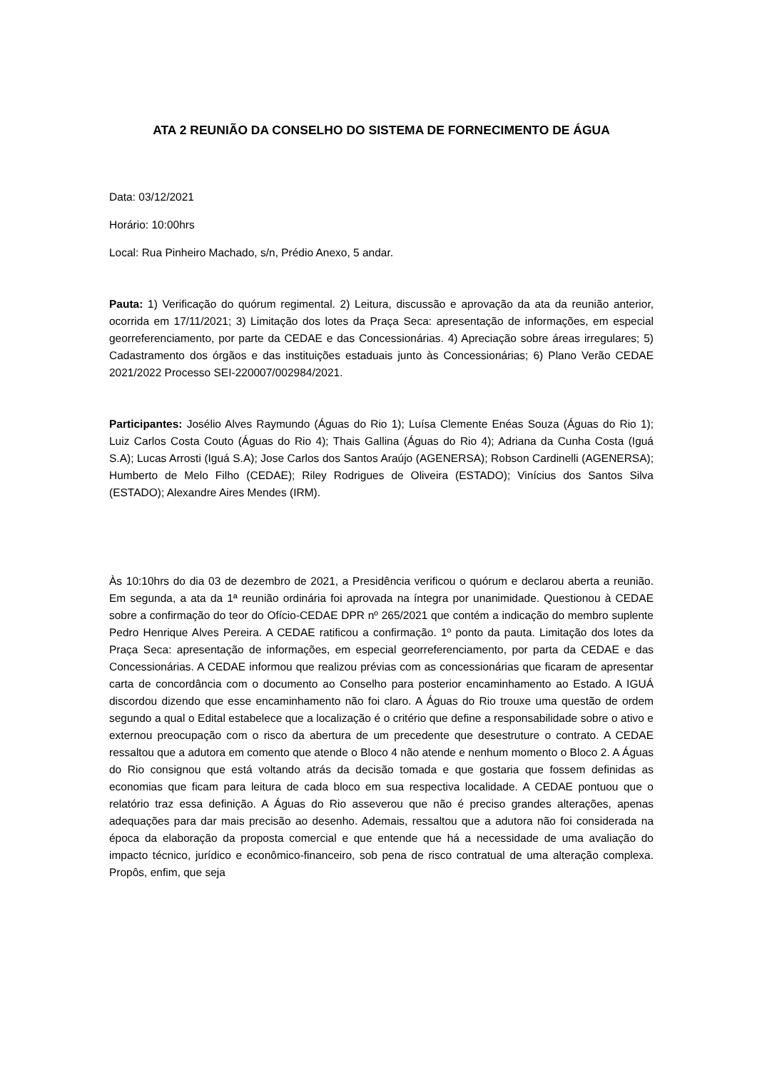ATA 2 REUNIÃO DA CONSELHO DO SISTEMA DE FORNECIMENTO DE ÁGUA
Data: 03/12/2021
Horário: 10:00hrs
Local: Rua Pinheiro Machado, s/n, Prédio Anexo, 5 andar.
Pauta: 1) Verificação do quórum regimental. 2) Leitura, discussão e aprovação da ata da reunião anterior, ocorrida em 17/11/2021; 3) Limitação dos lotes da Praça Seca: apresentação de informações, em especial georreferenciamento, por parte da CEDAE e das Concessionárias. 4) Apreciação sobre áreas irregulares; 5) Cadastramento dos órgãos e das instituições estaduais junto às Concessionárias; 6) Plano Verão CEDAE 2021/2022 Processo SEI-220007/002984/2021.
Participantes: Josélio Alves Raymundo (Águas do Rio 1); Luísa Clemente Enéas Souza (Águas do Rio 1); Luiz Carlos Costa Couto (Águas do Rio 4); Thais Gallina (Águas do Rio 4); Adriana da Cunha Costa (Iguá S.A); Lucas Arrosti (Iguá S.A); Jose Carlos dos Santos Araújo (AGENERSA); Robson Cardinelli (AGENERSA); Humberto de Melo Filho (CEDAE); Riley Rodrigues de Oliveira (ESTADO); Vinícius dos Santos Silva (ESTADO); Alexandre Aires Mendes (IRM).
Às 10:10hrs do dia 03 de dezembro de 2021, a Presidência verificou o quórum e declarou aberta a reunião. Em segunda, a ata da 1ª reunião ordinária foi aprovada na íntegra por unanimidade. Questionou à CEDAE sobre a confirmação do teor do Ofício-CEDAE DPR nº 265/2021 que contém a indicação do membro suplente Pedro Henrique Alves Pereira. A CEDAE ratificou a confirmação. 1º ponto da pauta. Limitação dos lotes da Praça Seca: apresentação de informações, em especial georreferenciamento, por parta da CEDAE e das Concessionárias. A CEDAE informou que realizou prévias com as concessionárias que ficaram de apresentar carta de concordância com o documento ao Conselho para posterior encaminhamento ao Estado. A IGUÁ discordou dizendo que esse encaminhamento não foi claro. A Águas do Rio trouxe uma questão de ordem segundo a qual o Edital estabelece que a localização é o critério que define a responsabilidade sobre o ativo e externou preocupação com o risco da abertura de um precedente que desestruture o contrato. A CEDAE ressaltou que a adutora em comento que atende o Bloco 4 não atende e nenhum momento o Bloco 2. A Águas do Rio consignou que está voltando atrás da decisão tomada e que gostaria que fossem definidas as economias que ficam para leitura de cada bloco em sua respectiva localidade. A CEDAE pontuou que o relatório traz essa definição. A Águas do Rio asseverou que não é preciso grandes alterações, apenas adequações para dar mais precisão ao desenho. Ademais, ressaltou que a adutora não foi considerada na época da elaboração da proposta comercial e que entende que há a necessidade de uma avaliação do impacto técnico, jurídico e econômico-financeiro, sob pena de risco contratual de uma alteração complexa. Propôs, enfim, que seja